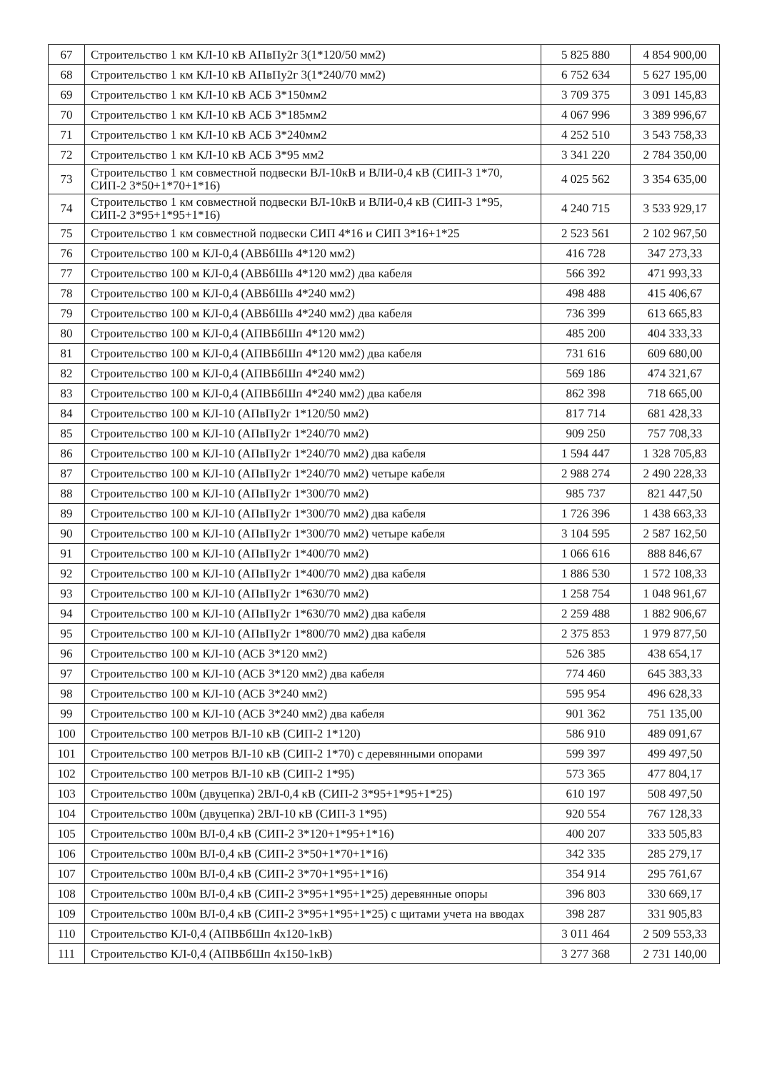| 67 | Строительство 1 км КЛ-10 кВ АПвПу2г 3(1*120/50 мм2) | 5 825 880 | 4 854 900,00 |
| 68 | Строительство 1 км КЛ-10 кВ АПвПу2г 3(1*240/70 мм2) | 6 752 634 | 5 627 195,00 |
| 69 | Строительство 1 км КЛ-10 кВ АСБ 3*150мм2 | 3 709 375 | 3 091 145,83 |
| 70 | Строительство 1 км КЛ-10 кВ АСБ 3*185мм2 | 4 067 996 | 3 389 996,67 |
| 71 | Строительство 1 км КЛ-10 кВ АСБ 3*240мм2 | 4 252 510 | 3 543 758,33 |
| 72 | Строительство 1 км КЛ-10 кВ АСБ 3*95 мм2 | 3 341 220 | 2 784 350,00 |
| 73 | Строительство 1 км совместной подвески ВЛ-10кВ и ВЛИ-0,4 кВ (СИП-3 1*70, СИП-2 3*50+1*70+1*16) | 4 025 562 | 3 354 635,00 |
| 74 | Строительство 1 км совместной подвески ВЛ-10кВ и ВЛИ-0,4 кВ (СИП-3 1*95, СИП-2 3*95+1*95+1*16) | 4 240 715 | 3 533 929,17 |
| 75 | Строительство 1 км совместной подвески СИП 4*16 и СИП 3*16+1*25 | 2 523 561 | 2 102 967,50 |
| 76 | Строительство 100 м КЛ-0,4 (АВБбШв 4*120 мм2) | 416 728 | 347 273,33 |
| 77 | Строительство 100 м КЛ-0,4 (АВБбШв 4*120 мм2) два кабеля | 566 392 | 471 993,33 |
| 78 | Строительство 100 м КЛ-0,4 (АВБбШв 4*240 мм2) | 498 488 | 415 406,67 |
| 79 | Строительство 100 м КЛ-0,4 (АВБбШв 4*240 мм2) два кабеля | 736 399 | 613 665,83 |
| 80 | Строительство 100 м КЛ-0,4 (АПВБбШп 4*120 мм2) | 485 200 | 404 333,33 |
| 81 | Строительство 100 м КЛ-0,4 (АПВБбШп 4*120 мм2) два кабеля | 731 616 | 609 680,00 |
| 82 | Строительство 100 м КЛ-0,4 (АПВБбШп 4*240 мм2) | 569 186 | 474 321,67 |
| 83 | Строительство 100 м КЛ-0,4 (АПВБбШп 4*240 мм2) два кабеля | 862 398 | 718 665,00 |
| 84 | Строительство 100 м КЛ-10 (АПвПу2г 1*120/50 мм2) | 817 714 | 681 428,33 |
| 85 | Строительство 100 м КЛ-10 (АПвПу2г 1*240/70 мм2) | 909 250 | 757 708,33 |
| 86 | Строительство 100 м КЛ-10 (АПвПу2г 1*240/70 мм2) два кабеля | 1 594 447 | 1 328 705,83 |
| 87 | Строительство 100 м КЛ-10 (АПвПу2г 1*240/70 мм2) четыре кабеля | 2 988 274 | 2 490 228,33 |
| 88 | Строительство 100 м КЛ-10 (АПвПу2г 1*300/70 мм2) | 985 737 | 821 447,50 |
| 89 | Строительство 100 м КЛ-10 (АПвПу2г 1*300/70 мм2) два кабеля | 1 726 396 | 1 438 663,33 |
| 90 | Строительство 100 м КЛ-10 (АПвПу2г 1*300/70 мм2) четыре кабеля | 3 104 595 | 2 587 162,50 |
| 91 | Строительство 100 м КЛ-10 (АПвПу2г 1*400/70 мм2) | 1 066 616 | 888 846,67 |
| 92 | Строительство 100 м КЛ-10 (АПвПу2г 1*400/70 мм2) два кабеля | 1 886 530 | 1 572 108,33 |
| 93 | Строительство 100 м КЛ-10 (АПвПу2г 1*630/70 мм2) | 1 258 754 | 1 048 961,67 |
| 94 | Строительство 100 м КЛ-10 (АПвПу2г 1*630/70 мм2) два кабеля | 2 259 488 | 1 882 906,67 |
| 95 | Строительство 100 м КЛ-10 (АПвПу2г 1*800/70 мм2) два кабеля | 2 375 853 | 1 979 877,50 |
| 96 | Строительство 100 м КЛ-10 (АСБ 3*120 мм2) | 526 385 | 438 654,17 |
| 97 | Строительство 100 м КЛ-10 (АСБ 3*120 мм2) два кабеля | 774 460 | 645 383,33 |
| 98 | Строительство 100 м КЛ-10 (АСБ 3*240 мм2) | 595 954 | 496 628,33 |
| 99 | Строительство 100 м КЛ-10 (АСБ 3*240 мм2) два кабеля | 901 362 | 751 135,00 |
| 100 | Строительство 100 метров ВЛ-10 кВ (СИП-2 1*120) | 586 910 | 489 091,67 |
| 101 | Строительство 100 метров ВЛ-10 кВ (СИП-2 1*70) с деревянными опорами | 599 397 | 499 497,50 |
| 102 | Строительство 100 метров ВЛ-10 кВ (СИП-2 1*95) | 573 365 | 477 804,17 |
| 103 | Строительство 100м (двуцепка) 2ВЛ-0,4 кВ (СИП-2 3*95+1*95+1*25) | 610 197 | 508 497,50 |
| 104 | Строительство 100м (двуцепка) 2ВЛ-10 кВ (СИП-3 1*95) | 920 554 | 767 128,33 |
| 105 | Строительство 100м ВЛ-0,4 кВ (СИП-2 3*120+1*95+1*16) | 400 207 | 333 505,83 |
| 106 | Строительство 100м ВЛ-0,4 кВ (СИП-2 3*50+1*70+1*16) | 342 335 | 285 279,17 |
| 107 | Строительство 100м ВЛ-0,4 кВ (СИП-2 3*70+1*95+1*16) | 354 914 | 295 761,67 |
| 108 | Строительство 100м ВЛ-0,4 кВ (СИП-2 3*95+1*95+1*25) деревянные опоры | 396 803 | 330 669,17 |
| 109 | Строительство 100м ВЛ-0,4 кВ (СИП-2 3*95+1*95+1*25) с щитами учета на вводах | 398 287 | 331 905,83 |
| 110 | Строительство КЛ-0,4 (АПВБбШп 4х120-1кВ) | 3 011 464 | 2 509 553,33 |
| 111 | Строительство КЛ-0,4 (АПВБбШп 4х150-1кВ) | 3 277 368 | 2 731 140,00 |